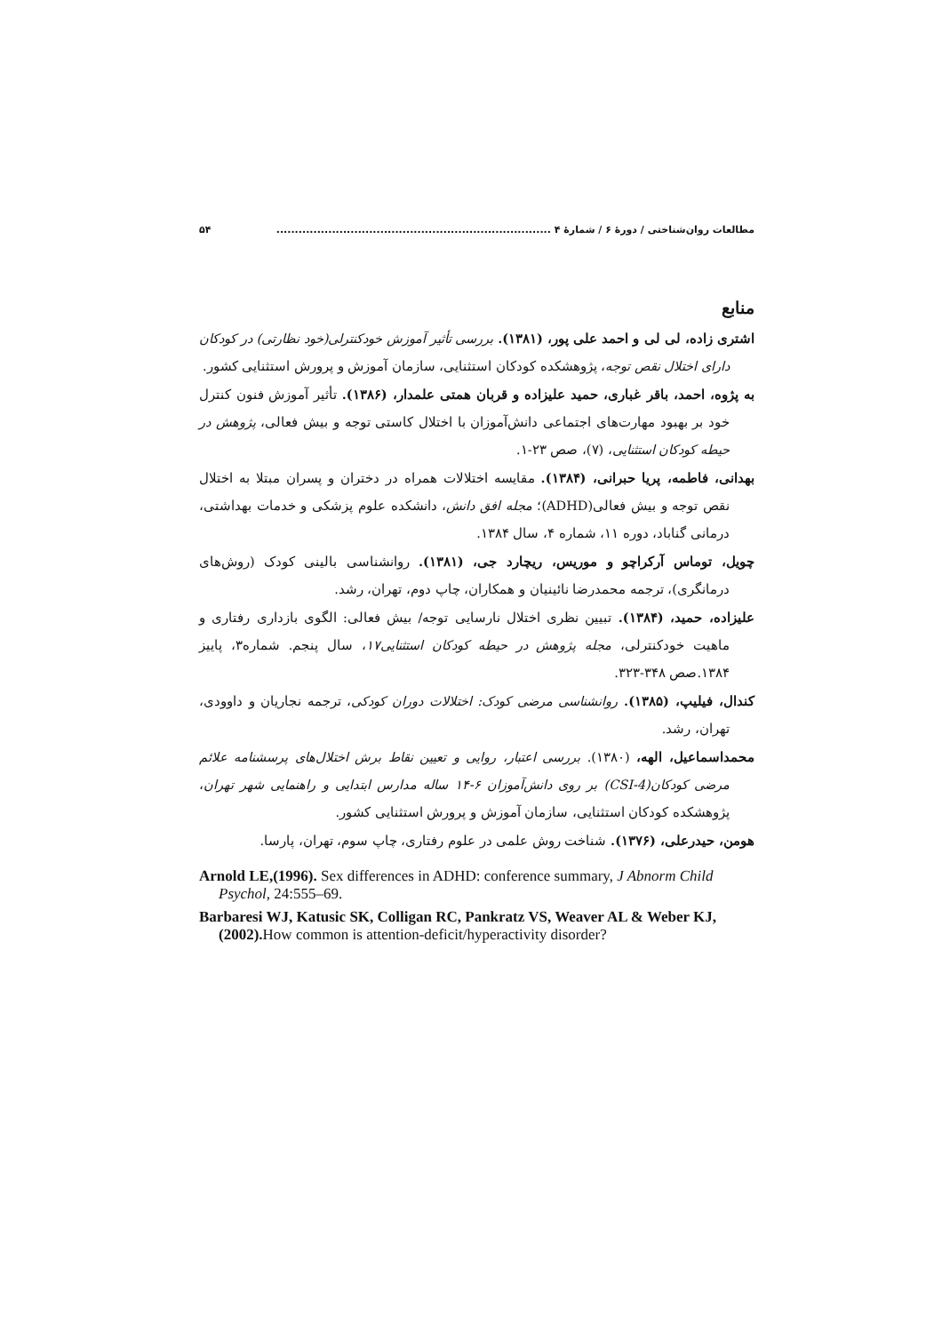مطالعات روان‌شناختی / دورهٔ ۶ / شمارهٔ ۴ .......................................................................... ۵۴
منابع
اشتری زاده، لی لی و احمد علی پور، (۱۳۸۱). بررسی تأثیر آموزش خودکنترلی(خود نظارتی) در کودکان دارای اختلال نقص توجه، پژوهشکده کودکان استثنایی، سازمان آموزش و پرورش استثنایی کشور.
به پژوه، احمد، باقر غباری، حمید علیزاده و قربان همتی علمدار، (۱۳۸۶). تأثیر آموزش فنون کنترل خود بر بهبود مهارت‌های اجتماعی دانش‌آموزان با اختلال کاستی توجه و بیش فعالی، پژوهش در حیطه کودکان استثنایی، (۷)، صص ۲۳-۱.
بهدانی، فاطمه، پریا حبرانی، (۱۳۸۴). مقایسه اختلالات همراه در دختران و پسران مبتلا به اختلال نقص توجه و بیش فعالی(ADHD)؛ مجله افق دانش، دانشکده علوم پزشکی و خدمات بهداشتی، درمانی گناباد، دوره ۱۱، شماره ۴، سال ۱۳۸۴.
چویل، توماس آرکراچو و موریس، ریچارد جی، (۱۳۸۱). روانشناسی بالینی کودک (روش‌های درمانگری)، ترجمه محمدرضا نائینیان و همکاران، چاپ دوم، تهران، رشد.
علیزاده، حمید، (۱۳۸۴). تبیین نظری اختلال نارسایی توجه/ بیش فعالی: الگوی بازداری رفتاری و ماهیت خودکنترلی، مجله پژوهش در حیطه کودکان استثنایی۱۷، سال پنجم. شماره۳، پاییز ۱۳۸۴.صص ۳۴۸-۳۲۳.
کندال، فیلیپ، (۱۳۸۵). روانشناسی مرضی کودک: اختلالات دوران کودکی، ترجمه نجاریان و داوودی، تهران، رشد.
محمداسماعیل، الهه، (۱۳۸۰). بررسی اعتبار، روایی و تعیین نقاط برش اختلال‌های پرسشنامه علائم مرضی کودکان(CSI-4) بر روی دانش‌آموزان ۶-۱۴ ساله مدارس ابتدایی و راهنمایی شهر تهران، پژوهشکده کودکان استثنایی، سازمان آموزش و پرورش استثنایی کشور.
هومن، حیدرعلی، (۱۳۷۶). شناخت روش علمی در علوم رفتاری، چاپ سوم، تهران، پارسا.
Arnold LE,(1996). Sex differences in ADHD: conference summary, J Abnorm Child Psychol, 24:555–69.
Barbaresi WJ, Katusic SK, Colligan RC, Pankratz VS, Weaver AL & Weber KJ,(2002). How common is attention-deficit/hyperactivity disorder?